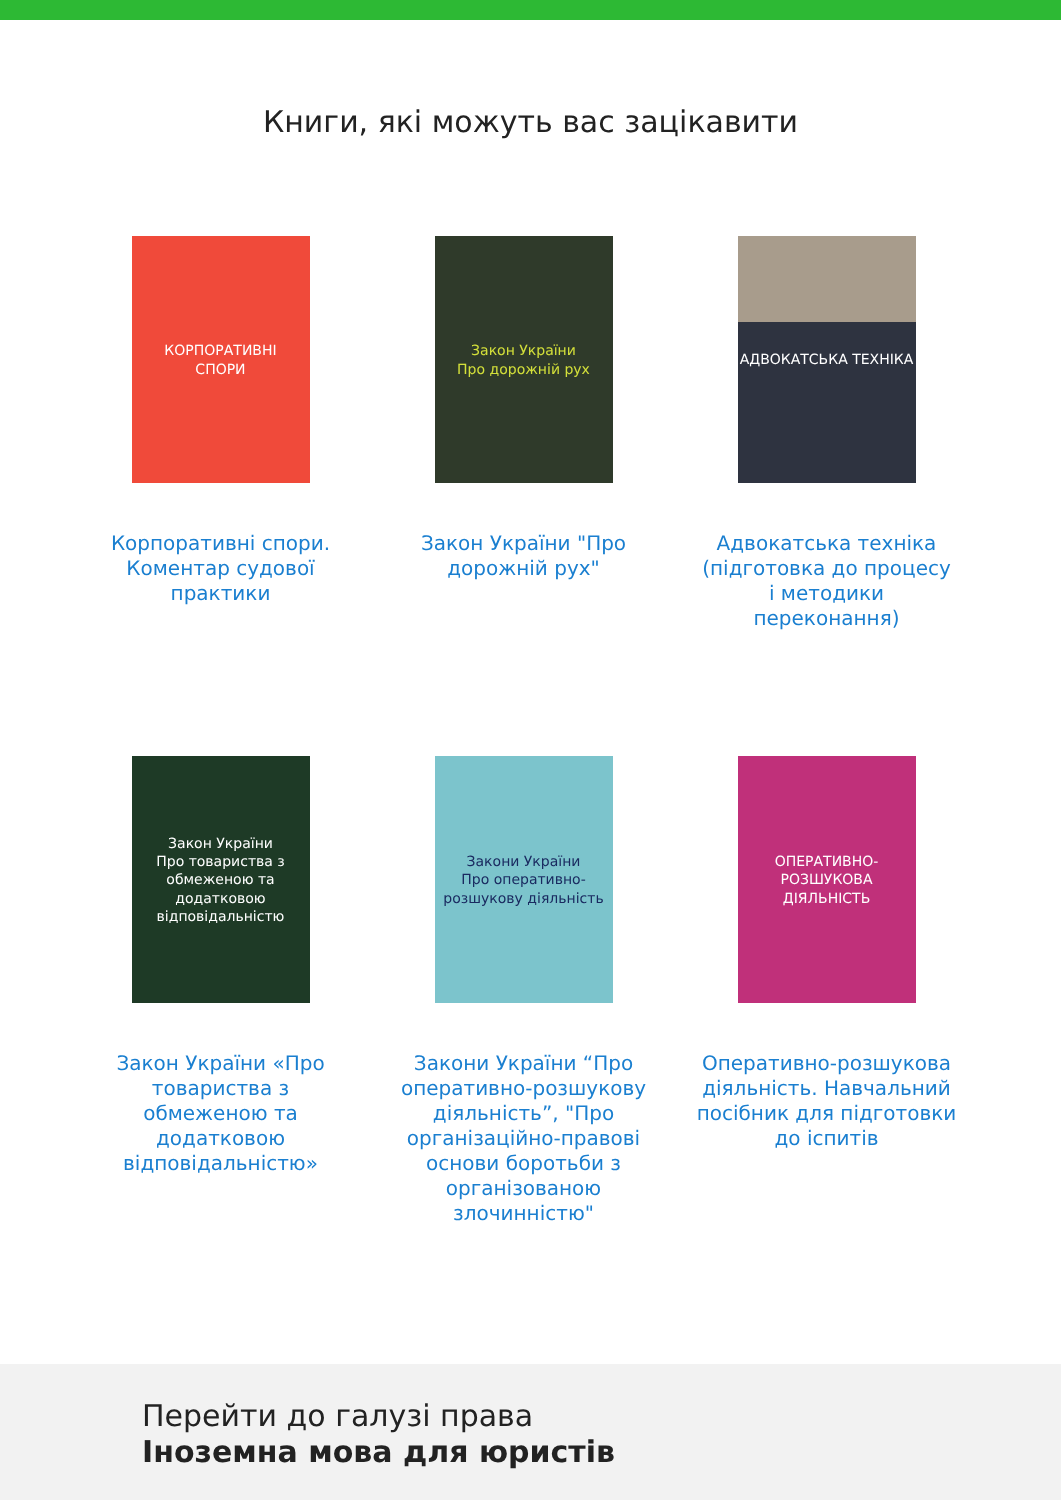Книги, які можуть вас зацікавити
КОРПОРАТИВНІ
СПОРИ
Корпоративні спори. Коментар судової практики
Закон України
Про дорожній рух
Закон України "Про дорожній рух"
АДВОКАТСЬКА ТЕХНІКА
Адвокатська техніка (підготовка до процесу і методики переконання)
Закон України
Про товариства з обмеженою та додатковою відповідальністю
Закон України «Про товариства з обмеженою та додатковою відповідальністю»
Закони України
Про оперативно-розшукову діяльність
Закони України “Про оперативно-розшукову діяльність”, "Про організаційно-правові основи боротьби з організованою злочинністю"
ОПЕРАТИВНО-РОЗШУКОВА ДІЯЛЬНІСТЬ
Оперативно-розшукова діяльність. Навчальний посібник для підготовки до іспитів
Перейти до галузі права
Іноземна мова для юристів